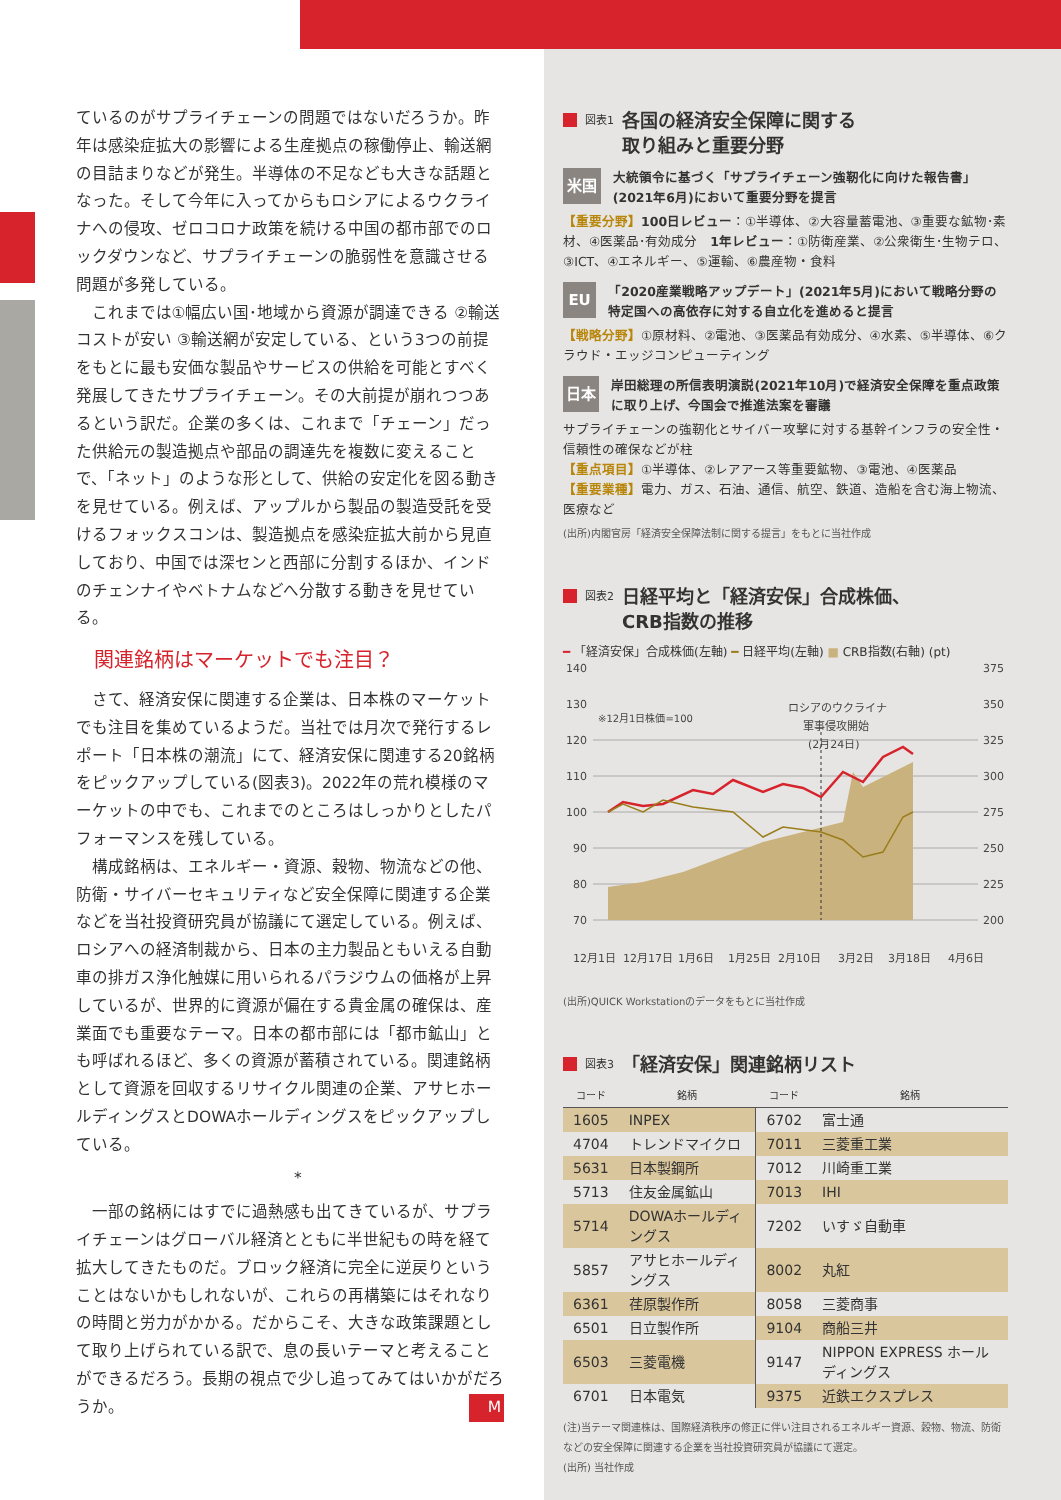ているのがサプライチェーンの問題ではないだろうか。昨年は感染症拡大の影響による生産拠点の稼働停止、輸送網の目詰まりなどが発生。半導体の不足なども大きな話題となった。そして今年に入ってからもロシアによるウクライナへの侵攻、ゼロコロナ政策を続ける中国の都市部でのロックダウンなど、サプライチェーンの脆弱性を意識させる問題が多発している。
これまでは①幅広い国･地域から資源が調達できる ②輸送コストが安い ③輸送網が安定している、という3つの前提をもとに最も安価な製品やサービスの供給を可能とすべく発展してきたサプライチェーン。その大前提が崩れつつあるという訳だ。企業の多くは、これまで「チェーン」だった供給元の製造拠点や部品の調達先を複数に変えることで、「ネット」のような形として、供給の安定化を図る動きを見せている。例えば、アップルから製品の製造受託を受けるフォックスコンは、製造拠点を感染症拡大前から見直しており、中国では深センと西部に分割するほか、インドのチェンナイやベトナムなどへ分散する動きを見せている。
関連銘柄はマーケットでも注目？
さて、経済安保に関連する企業は、日本株のマーケットでも注目を集めているようだ。当社では月次で発行するレポート「日本株の潮流」にて、経済安保に関連する20銘柄をピックアップしている(図表3)。2022年の荒れ模様のマーケットの中でも、これまでのところはしっかりとしたパフォーマンスを残している。
構成銘柄は、エネルギー・資源、穀物、物流などの他、防衛・サイバーセキュリティなど安全保障に関連する企業などを当社投資研究員が協議にて選定している。例えば、ロシアへの経済制裁から、日本の主力製品ともいえる自動車の排ガス浄化触媒に用いられるパラジウムの価格が上昇しているが、世界的に資源が偏在する貴金属の確保は、産業面でも重要なテーマ。日本の都市部には「都市鉱山」とも呼ばれるほど、多くの資源が蓄積されている。関連銘柄として資源を回収するリサイクル関連の企業、アサヒホールディングスとDOWAホールディングスをピックアップしている。
*
一部の銘柄にはすでに過熱感も出てきているが、サプライチェーンはグローバル経済とともに半世紀もの時を経て拡大してきたものだ。ブロック経済に完全に逆戻りということはないかもしれないが、これらの再構築にはそれなりの時間と労力がかかる。だからこそ、大きな政策課題として取り上げられている訳で、息の長いテーマと考えることができるだろう。長期の視点で少し追ってみてはいかがだろうか。 M
図表1 各国の経済安全保障に関する
取り組みと重要分野
米国
大統領令に基づく「サプライチェーン強靭化に向けた報告書」(2021年6月)において重要分野を提言
【重要分野】100日レビュー：①半導体、②大容量蓄電池、③重要な鉱物･素材、④医薬品･有効成分　1年レビュー：①防衛産業、②公衆衛生･生物テロ、③ICT、④エネルギー、⑤運輸、⑥農産物・食料
EU
「2020産業戦略アップデート」(2021年5月)において戦略分野の特定国への高依存に対する自立化を進めると提言
【戦略分野】①原材料、②電池、③医薬品有効成分、④水素、⑤半導体、⑥クラウド・エッジコンピューティング
日本
岸田総理の所信表明演説(2021年10月)で経済安全保障を重点政策に取り上げ、今国会で推進法案を審議
サプライチェーンの強靭化とサイバー攻撃に対する基幹インフラの安全性・信頼性の確保などが柱
【重点項目】①半導体、②レアアース等重要鉱物、③電池、④医薬品
【重要業種】電力、ガス、石油、通信、航空、鉄道、造船を含む海上物流、医療など
(出所)内閣官房「経済安全保障法制に関する提言」をもとに当社作成
図表2 日経平均と「経済安保」合成株価、
CRB指数の推移
━ 「経済安保」合成株価(左軸) ━ 日経平均(左軸) ■ CRB指数(右軸) (pt)
140
130
120
110
100
90
80
70
375
350
325
300
275
250
225
200
※12月1日株価=100
ロシアのウクライナ
軍事侵攻開始
(2月24日)
12月1日
12月17日
1月6日
1月25日
2月10日
3月2日
3月18日
4月6日
(出所)QUICK Workstationのデータをもとに当社作成
図表3 「経済安保」関連銘柄リスト
| コード | 銘柄 | コード | 銘柄 |
| --- | --- | --- | --- |
| 1605 | INPEX | 6702 | 富士通 |
| 4704 | トレンドマイクロ | 7011 | 三菱重工業 |
| 5631 | 日本製鋼所 | 7012 | 川崎重工業 |
| 5713 | 住友金属鉱山 | 7013 | IHI |
| 5714 | DOWAホールディングス | 7202 | いすゞ自動車 |
| 5857 | アサヒホールディングス | 8002 | 丸紅 |
| 6361 | 荏原製作所 | 8058 | 三菱商事 |
| 6501 | 日立製作所 | 9104 | 商船三井 |
| 6503 | 三菱電機 | 9147 | NIPPON EXPRESS ホールディングス |
| 6701 | 日本電気 | 9375 | 近鉄エクスプレス |
(注)当テーマ関連株は、国際経済秩序の修正に伴い注目されるエネルギー資源、穀物、物流、防衛などの安全保障に関連する企業を当社投資研究員が協議にて選定。
(出所) 当社作成